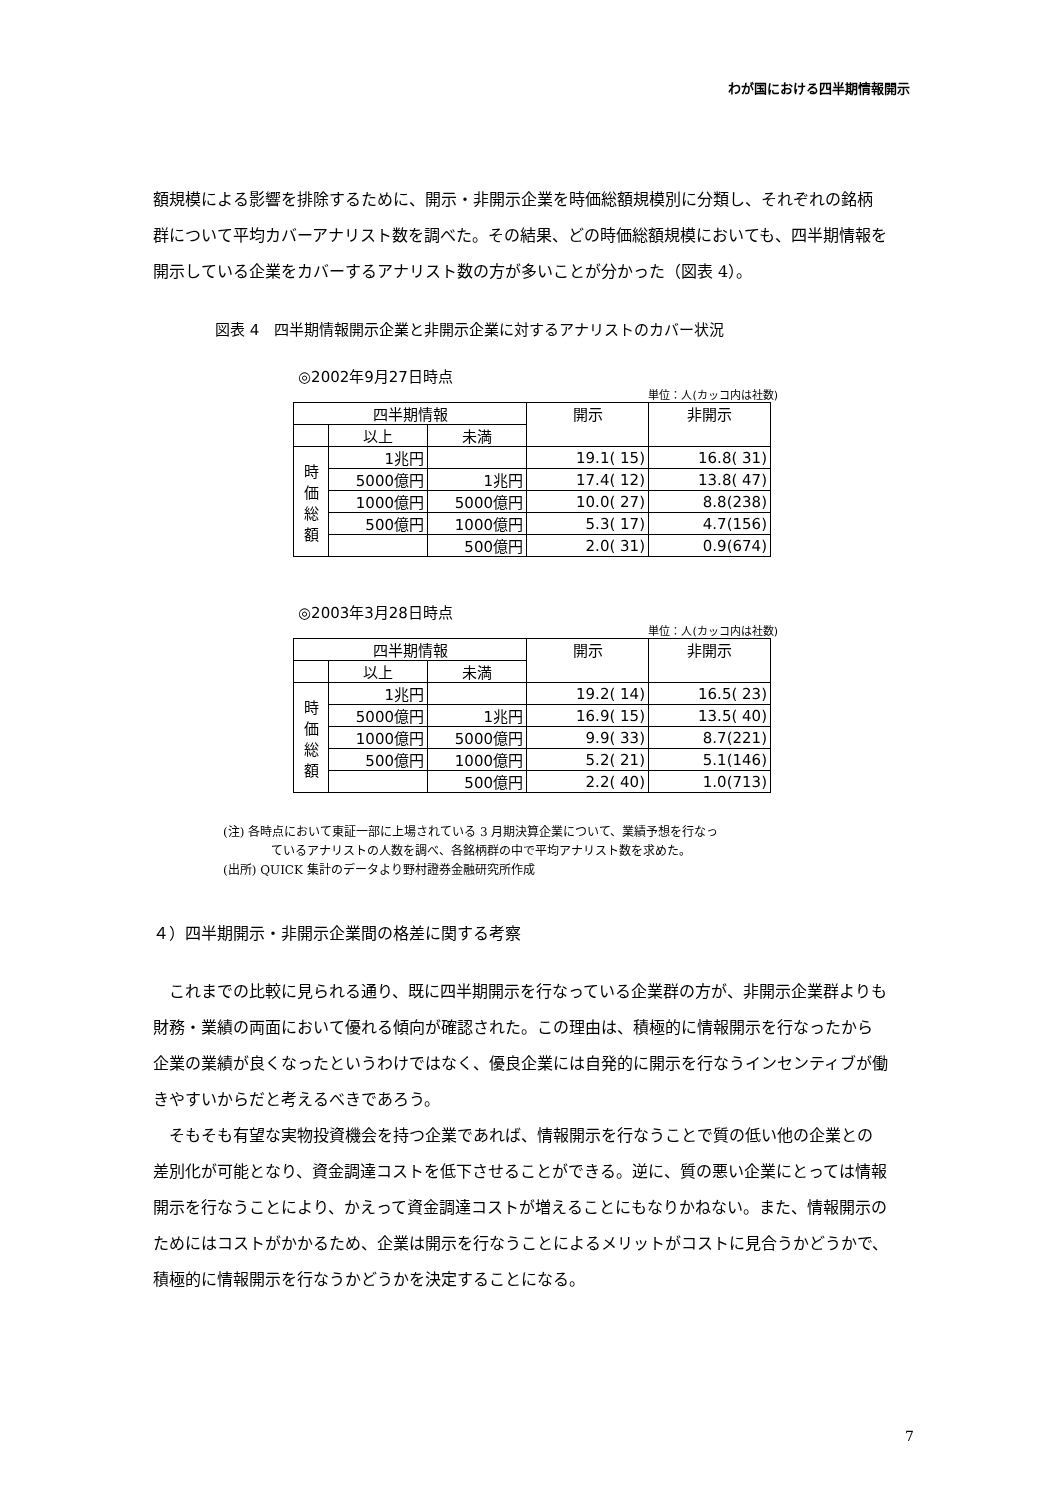わが国における四半期情報開示
額規模による影響を排除するために、開示・非開示企業を時価総額規模別に分類し、それぞれの銘柄群について平均カバーアナリスト数を調べた。その結果、どの時価総額規模においても、四半期情報を開示している企業をカバーするアナリスト数の方が多いことが分かった（図表 4）。
図表 4　四半期情報開示企業と非開示企業に対するアナリストのカバー状況
◎2002年9月27日時点
単位：人(カッコ内は社数)
| 四半期情報 | | | 開示 | 非開示 |
| --- | --- | --- | --- | --- |
| | 以上 | 未満 | | |
| 時 価 総 額 | 1兆円 | | 19.1( 15) | 16.8( 31) |
| | 5000億円 | 1兆円 | 17.4( 12) | 13.8( 47) |
| | 1000億円 | 5000億円 | 10.0( 27) | 8.8(238) |
| | 500億円 | 1000億円 | 5.3( 17) | 4.7(156) |
| | | 500億円 | 2.0( 31) | 0.9(674) |
◎2003年3月28日時点
単位：人(カッコ内は社数)
| 四半期情報 | | | 開示 | 非開示 |
| --- | --- | --- | --- | --- |
| | 以上 | 未満 | | |
| 時 価 総 額 | 1兆円 | | 19.2( 14) | 16.5( 23) |
| | 5000億円 | 1兆円 | 16.9( 15) | 13.5( 40) |
| | 1000億円 | 5000億円 | 9.9( 33) | 8.7(221) |
| | 500億円 | 1000億円 | 5.2( 21) | 5.1(146) |
| | | 500億円 | 2.2( 40) | 1.0(713) |
(注) 各時点において東証一部に上場されている 3 月期決算企業について、業績予想を行なっ
ているアナリストの人数を調べ、各銘柄群の中で平均アナリスト数を求めた。
(出所) QUICK 集計のデータより野村證券金融研究所作成
４）四半期開示・非開示企業間の格差に関する考察
　これまでの比較に見られる通り、既に四半期開示を行なっている企業群の方が、非開示企業群よりも財務・業績の両面において優れる傾向が確認された。この理由は、積極的に情報開示を行なったから企業の業績が良くなったというわけではなく、優良企業には自発的に開示を行なうインセンティブが働きやすいからだと考えるべきであろう。
　そもそも有望な実物投資機会を持つ企業であれば、情報開示を行なうことで質の低い他の企業との差別化が可能となり、資金調達コストを低下させることができる。逆に、質の悪い企業にとっては情報開示を行なうことにより、かえって資金調達コストが増えることにもなりかねない。また、情報開示のためにはコストがかかるため、企業は開示を行なうことによるメリットがコストに見合うかどうかで、積極的に情報開示を行なうかどうかを決定することになる。
7